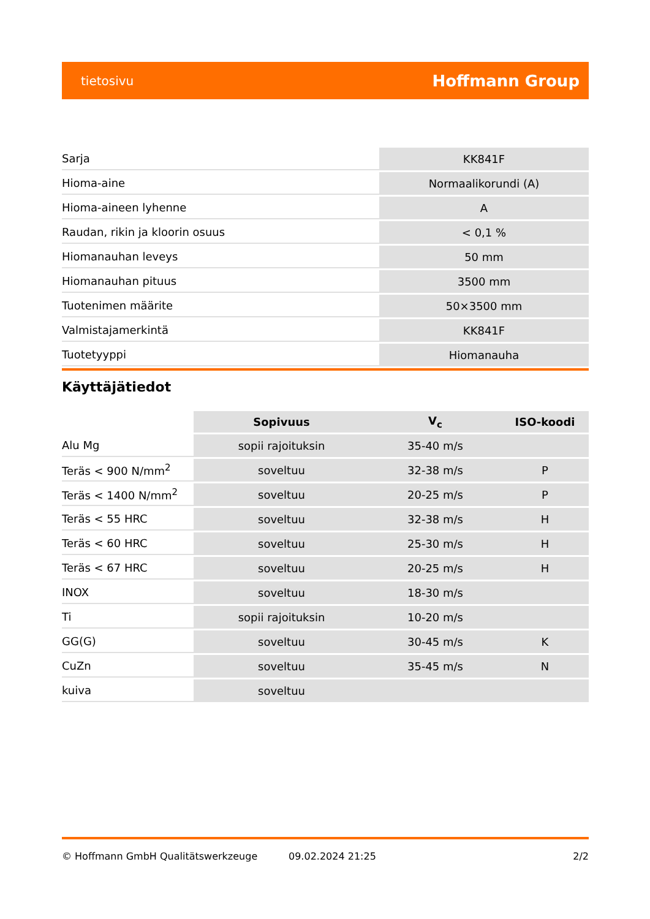tietosivu Hoffmann Group
| Sarja | KK841F |
| Hioma-aine | Normaalikorundi (A) |
| Hioma-aineen lyhenne | A |
| Raudan, rikin ja kloorin osuus | < 0,1 % |
| Hiomanauhan leveys | 50 mm |
| Hiomanauhan pituus | 3500 mm |
| Tuotenimen määrite | 50×3500 mm |
| Valmistajamerkintä | KK841F |
| Tuotetyyppi | Hiomanauha |
Käyttäjätiedot
| | Sopivuus | V<sub>c</sub> | ISO-koodi |
| --- | --- | --- | --- |
| Alu Mg | sopii rajoituksin | 35-40 m/s | |
| Teräs < 900 N/mm<sup>2</sup> | soveltuu | 32-38 m/s | P |
| Teräs < 1400 N/mm<sup>2</sup> | soveltuu | 20-25 m/s | P |
| Teräs < 55 HRC | soveltuu | 32-38 m/s | H |
| Teräs < 60 HRC | soveltuu | 25-30 m/s | H |
| Teräs < 67 HRC | soveltuu | 20-25 m/s | H |
| INOX | soveltuu | 18-30 m/s | |
| Ti | sopii rajoituksin | 10-20 m/s | |
| GG(G) | soveltuu | 30-45 m/s | K |
| CuZn | soveltuu | 35-45 m/s | N |
| kuiva | soveltuu | | |
© Hoffmann GmbH Qualitätswerkzeuge 09.02.2024 21:25 2/2